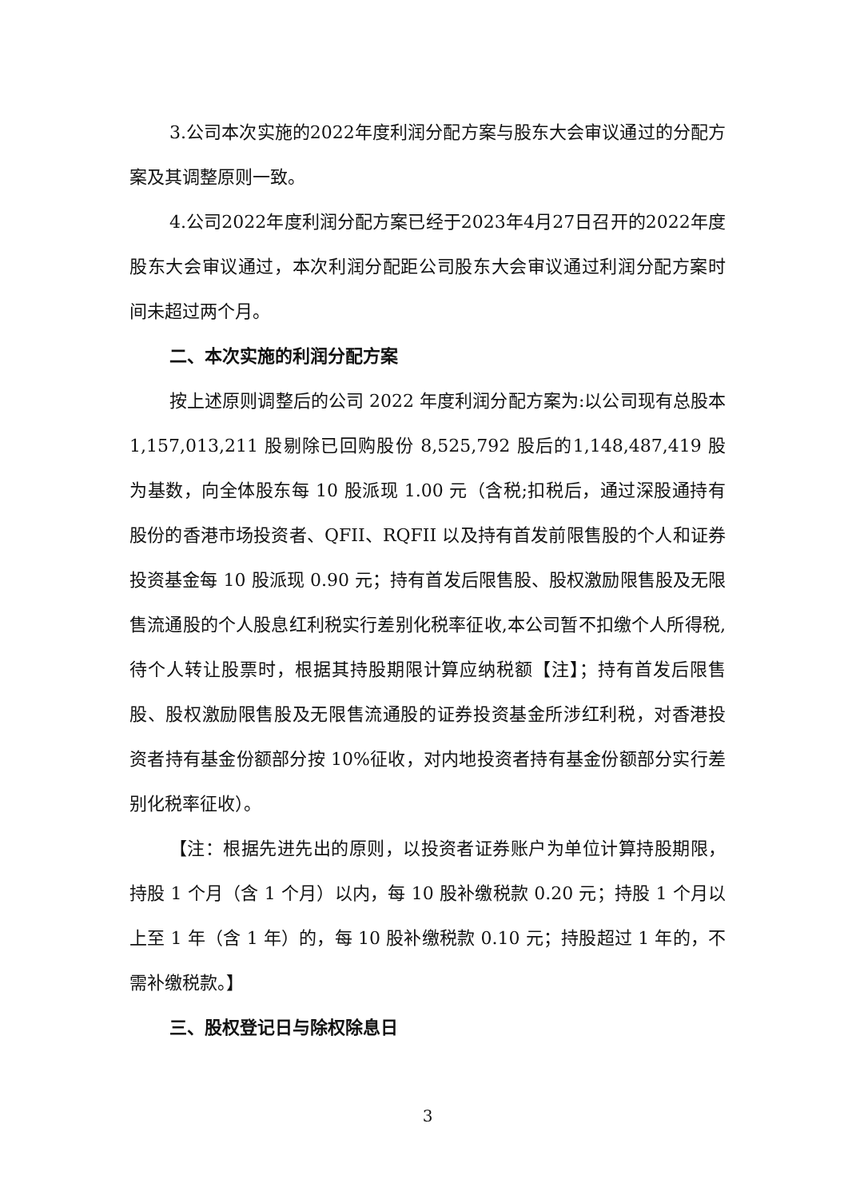3.公司本次实施的2022年度利润分配方案与股东大会审议通过的分配方案及其调整原则一致。
4.公司2022年度利润分配方案已经于2023年4月27日召开的2022年度股东大会审议通过，本次利润分配距公司股东大会审议通过利润分配方案时间未超过两个月。
二、本次实施的利润分配方案
按上述原则调整后的公司 2022 年度利润分配方案为:以公司现有总股本 1,157,013,211 股剔除已回购股份 8,525,792 股后的1,148,487,419 股为基数，向全体股东每 10 股派现 1.00 元（含税;扣税后，通过深股通持有股份的香港市场投资者、QFII、RQFII 以及持有首发前限售股的个人和证券投资基金每 10 股派现 0.90 元；持有首发后限售股、股权激励限售股及无限售流通股的个人股息红利税实行差别化税率征收,本公司暂不扣缴个人所得税,待个人转让股票时，根据其持股期限计算应纳税额【注】；持有首发后限售股、股权激励限售股及无限售流通股的证券投资基金所涉红利税，对香港投资者持有基金份额部分按 10%征收，对内地投资者持有基金份额部分实行差别化税率征收）。
【注：根据先进先出的原则，以投资者证券账户为单位计算持股期限，持股 1 个月（含 1 个月）以内，每 10 股补缴税款 0.20 元；持股 1 个月以上至 1 年（含 1 年）的，每 10 股补缴税款 0.10 元；持股超过 1 年的，不需补缴税款。】
三、股权登记日与除权除息日
3